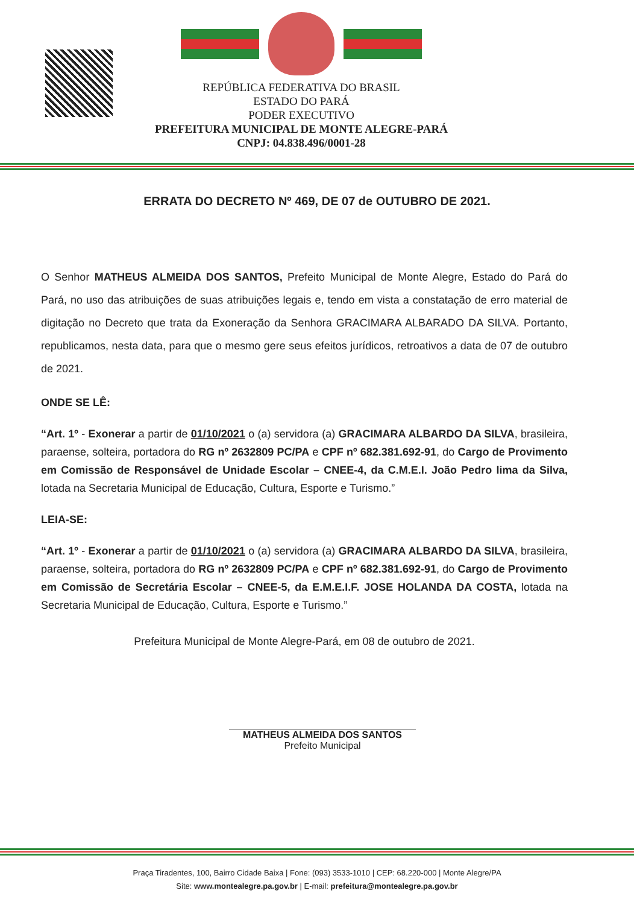REPÚBLICA FEDERATIVA DO BRASIL
ESTADO DO PARÁ
PODER EXECUTIVO
PREFEITURA MUNICIPAL DE MONTE ALEGRE-PARÁ
CNPJ: 04.838.496/0001-28
ERRATA DO DECRETO Nº 469, DE 07 de OUTUBRO DE 2021.
O Senhor MATHEUS ALMEIDA DOS SANTOS, Prefeito Municipal de Monte Alegre, Estado do Pará do Pará, no uso das atribuições de suas atribuições legais e, tendo em vista a constatação de erro material de digitação no Decreto que trata da Exoneração da Senhora GRACIMARA ALBARADO DA SILVA. Portanto, republicamos, nesta data, para que o mesmo gere seus efeitos jurídicos, retroativos a data de 07 de outubro de 2021.
ONDE SE LÊ:
“Art. 1º - Exonerar a partir de 01/10/2021 o (a) servidora (a) GRACIMARA ALBARDO DA SILVA, brasileira, paraense, solteira, portadora do RG nº 2632809 PC/PA e CPF nº 682.381.692-91, do Cargo de Provimento em Comissão de Responsável de Unidade Escolar – CNEE-4, da C.M.E.I. João Pedro lima da Silva, lotada na Secretaria Municipal de Educação, Cultura, Esporte e Turismo.”
LEIA-SE:
“Art. 1º - Exonerar a partir de 01/10/2021 o (a) servidora (a) GRACIMARA ALBARDO DA SILVA, brasileira, paraense, solteira, portadora do RG nº 2632809 PC/PA e CPF nº 682.381.692-91, do Cargo de Provimento em Comissão de Secretária Escolar – CNEE-5, da E.M.E.I.F. JOSE HOLANDA DA COSTA, lotada na Secretaria Municipal de Educação, Cultura, Esporte e Turismo.”
Prefeitura Municipal de Monte Alegre-Pará, em 08 de outubro de 2021.
MATHEUS ALMEIDA DOS SANTOS
Prefeito Municipal
Praça Tiradentes, 100, Bairro Cidade Baixa | Fone: (093) 3533-1010 | CEP: 68.220-000 | Monte Alegre/PA
Site: www.montealegre.pa.gov.br | E-mail: prefeitura@montealegre.pa.gov.br